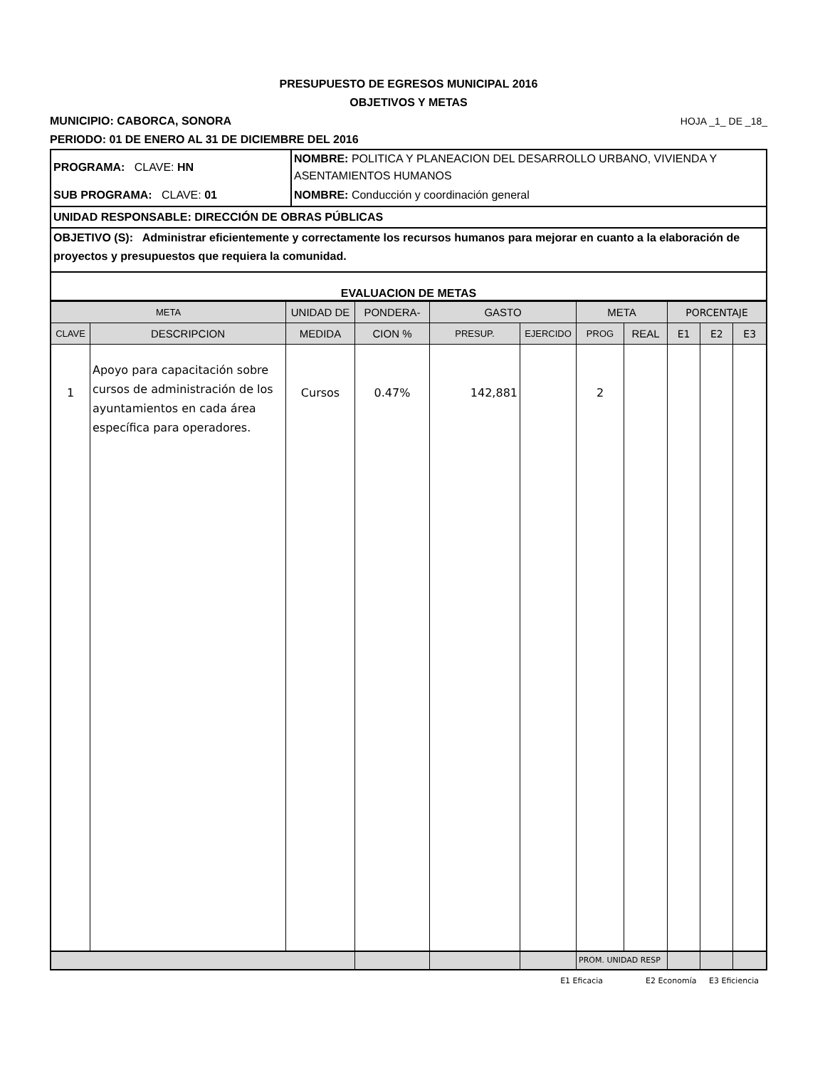PRESUPUESTO DE EGRESOS MUNICIPAL 2016
OBJETIVOS Y METAS
MUNICIPIO: CABORCA, SONORA HOJA _1_ DE _18_
PERIODO: 01 DE ENERO AL 31 DE DICIEMBRE DEL 2016
| PROGRAMA: CLAVE: HN | NOMBRE: POLITICA Y PLANEACION DEL DESARROLLO URBANO, VIVIENDA Y ASENTAMIENTOS HUMANOS |
| SUB PROGRAMA: CLAVE: 01 | NOMBRE: Conducción y coordinación general |
| UNIDAD RESPONSABLE: DIRECCIÓN DE OBRAS PÚBLICAS | |
| OBJETIVO (S): Administrar eficientemente y correctamente los recursos humanos para mejorar en cuanto a la elaboración de proyectos y presupuestos que requiera la comunidad. | |
| EVALUACION DE METAS | |
| META | | UNIDAD DE | PONDERA- | GASTO | | META | | PORCENTAJE | | |
| --- | --- | --- | --- | --- | --- | --- | --- | --- | --- | --- |
| CLAVE | DESCRIPCION | MEDIDA | CION % | PRESUP. | EJERCIDO | PROG | REAL | E1 | E2 | E3 |
| 1 | Apoyo para capacitación sobre cursos de administración de los ayuntamientos en cada área específica para operadores. | Cursos | 0.47% | 142,881 | | 2 | | | | |
| | | | | | | PROM. UNIDAD RESP | | | | |
E1 Eficacia E2 Economía E3 Eficiencia